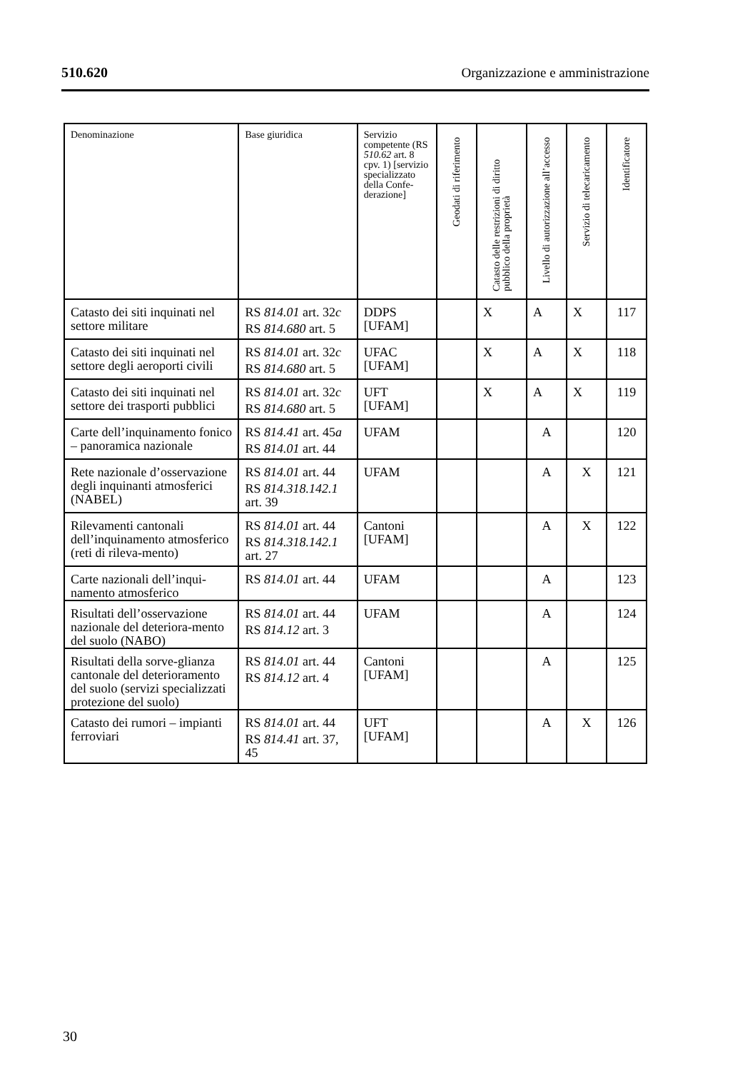510.620 Organizzazione e amministrazione
| Denominazione | Base giuridica | Servizio competente (RS 510.62 art. 8 cpv. 1) [servizio specializzato della Confe-derazione] | Geodati di riferimento | Catasto delle restrizioni di diritto pubblico della proprietà | Livello di autorizzazione all’accesso | Servizio di telecaricamento | Identificatore |
| --- | --- | --- | --- | --- | --- | --- | --- |
| Catasto dei siti inquinati nel settore militare | RS 814.01 art. 32 c RS 814.680 art. 5 | DDPS [UFAM] | | X | A | X | 117 |
| Catasto dei siti inquinati nel settore degli aeroporti civili | RS 814.01 art. 32 c RS 814.680 art. 5 | UFAC [UFAM] | | X | A | X | 118 |
| Catasto dei siti inquinati nel settore dei trasporti pubblici | RS 814.01 art. 32 c RS 814.680 art. 5 | UFT [UFAM] | | X | A | X | 119 |
| Carte dell’inquinamento fonico – panoramica nazionale | RS 814.41 art. 45 a RS 814.01 art. 44 | UFAM | | | A | | 120 |
| Rete nazionale d’osservazione degli inquinanti atmosferici (NABEL) | RS 814.01 art. 44 RS 814.318.142.1 art. 39 | UFAM | | | A | X | 121 |
| Rilevamenti cantonali dell’inquinamento atmosferico (reti di rileva-mento) | RS 814.01 art. 44 RS 814.318.142.1 art. 27 | Cantoni [UFAM] | | | A | X | 122 |
| Carte nazionali dell’inqui-namento atmosferico | RS 814.01 art. 44 | UFAM | | | A | | 123 |
| Risultati dell’osservazione nazionale del deteriora-mento del suolo (NABO) | RS 814.01 art. 44 RS 814.12 art. 3 | UFAM | | | A | | 124 |
| Risultati della sorve-glianza cantonale del deterioramento del suolo (servizi specializzati protezione del suolo) | RS 814.01 art. 44 RS 814.12 art. 4 | Cantoni [UFAM] | | | A | | 125 |
| Catasto dei rumori – impianti ferroviari | RS 814.01 art. 44 RS 814.41 art. 37, 45 | UFT [UFAM] | | | A | X | 126 |
30